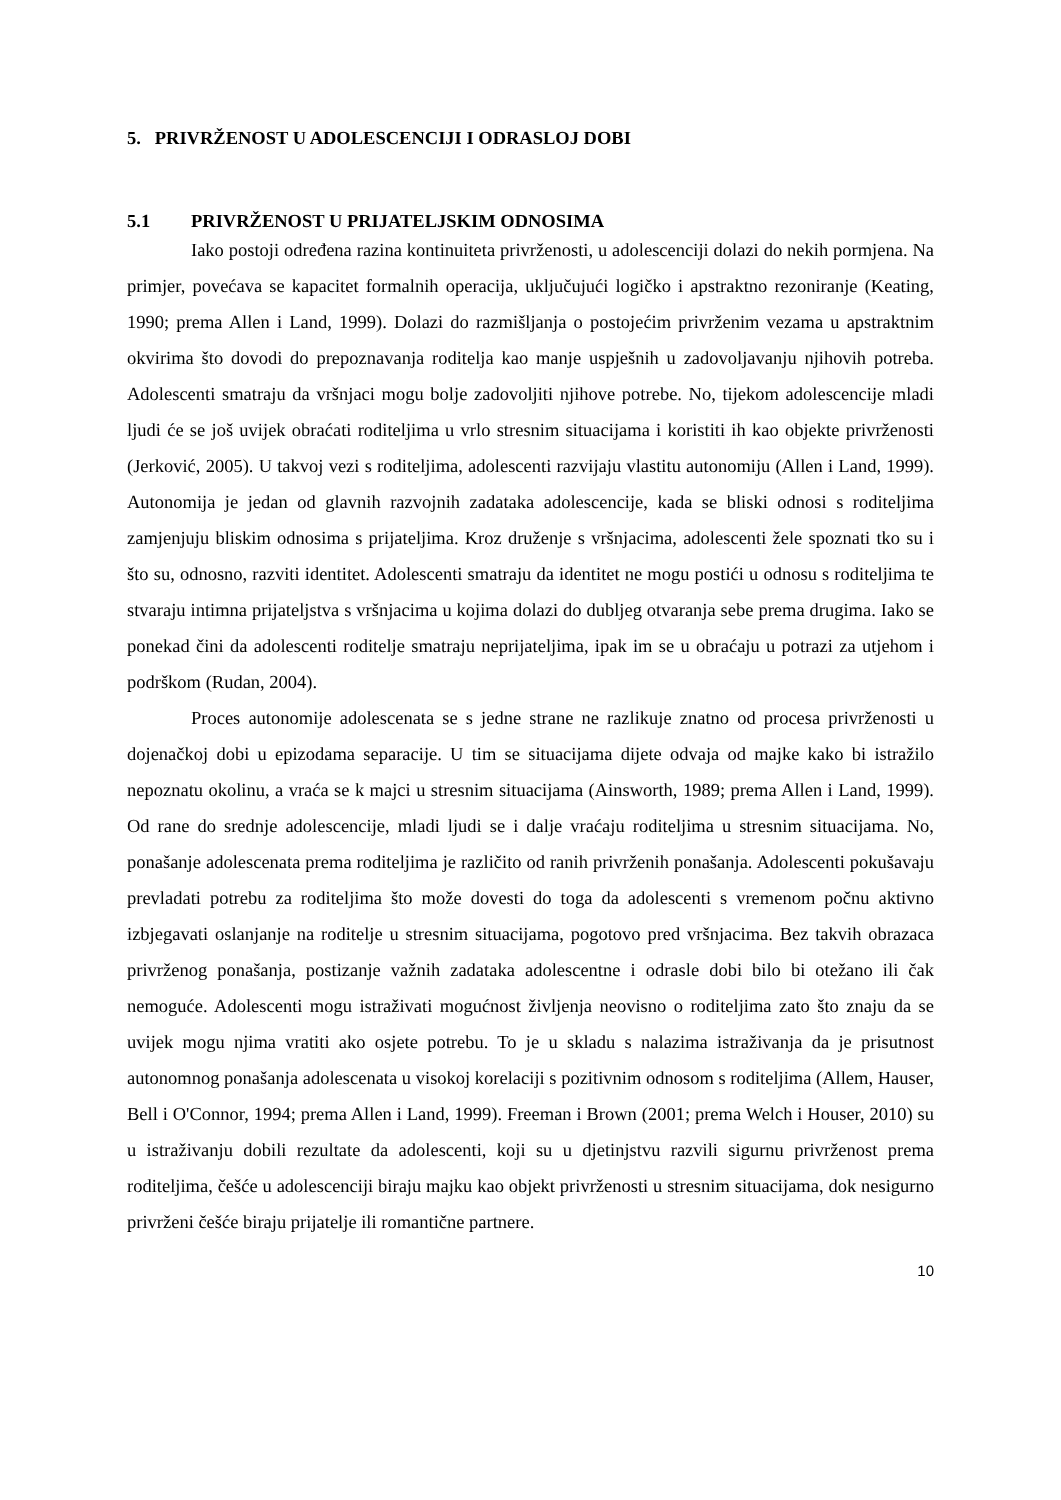5. PRIVRŽENOST U ADOLESCENCIJI I ODRASLOJ DOBI
5.1 PRIVRŽENOST U PRIJATELJSKIM ODNOSIMA
Iako postoji određena razina kontinuiteta privrženosti, u adolescenciji dolazi do nekih pormjena. Na primjer, povećava se kapacitet formalnih operacija, uključujući logičko i apstraktno rezoniranje (Keating, 1990; prema Allen i Land, 1999). Dolazi do razmišljanja o postojećim privrženim vezama u apstraktnim okvirima što dovodi do prepoznavanja roditelja kao manje uspješnih u zadovoljavanju njihovih potreba. Adolescenti smatraju da vršnjaci mogu bolje zadovoljiti njihove potrebe. No, tijekom adolescencije mladi ljudi će se još uvijek obraćati roditeljima u vrlo stresnim situacijama i koristiti ih kao objekte privrženosti (Jerković, 2005). U takvoj vezi s roditeljima, adolescenti razvijaju vlastitu autonomiju (Allen i Land, 1999). Autonomija je jedan od glavnih razvojnih zadataka adolescencije, kada se bliski odnosi s roditeljima zamjenjuju bliskim odnosima s prijateljima. Kroz druženje s vršnjacima, adolescenti žele spoznati tko su i što su, odnosno, razviti identitet. Adolescenti smatraju da identitet ne mogu postići u odnosu s roditeljima te stvaraju intimna prijateljstva s vršnjacima u kojima dolazi do dubljeg otvaranja sebe prema drugima. Iako se ponekad čini da adolescenti roditelje smatraju neprijateljima, ipak im se u obraćaju u potrazi za utjehom i podrškom (Rudan, 2004).
Proces autonomije adolescenata se s jedne strane ne razlikuje znatno od procesa privrženosti u dojenačkoj dobi u epizodama separacije. U tim se situacijama dijete odvaja od majke kako bi istražilo nepoznatu okolinu, a vraća se k majci u stresnim situacijama (Ainsworth, 1989; prema Allen i Land, 1999). Od rane do srednje adolescencije, mladi ljudi se i dalje vraćaju roditeljima u stresnim situacijama. No, ponašanje adolescenata prema roditeljima je različito od ranih privrženih ponašanja. Adolescenti pokušavaju prevladati potrebu za roditeljima što može dovesti do toga da adolescenti s vremenom počnu aktivno izbjegavati oslanjanje na roditelje u stresnim situacijama, pogotovo pred vršnjacima. Bez takvih obrazaca privrženog ponašanja, postizanje važnih zadataka adolescentne i odrasle dobi bilo bi otežano ili čak nemoguće. Adolescenti mogu istraživati mogućnost življenja neovisno o roditeljima zato što znaju da se uvijek mogu njima vratiti ako osjete potrebu. To je u skladu s nalazima istraživanja da je prisutnost autonomnog ponašanja adolescenata u visokoj korelaciji s pozitivnim odnosom s roditeljima (Allem, Hauser, Bell i O'Connor, 1994; prema Allen i Land, 1999). Freeman i Brown (2001; prema Welch i Houser, 2010) su u istraživanju dobili rezultate da adolescenti, koji su u djetinjstvu razvili sigurnu privrženost prema roditeljima, češće u adolescenciji biraju majku kao objekt privrženosti u stresnim situacijama, dok nesigurno privrženi češće biraju prijatelje ili romantične partnere.
10